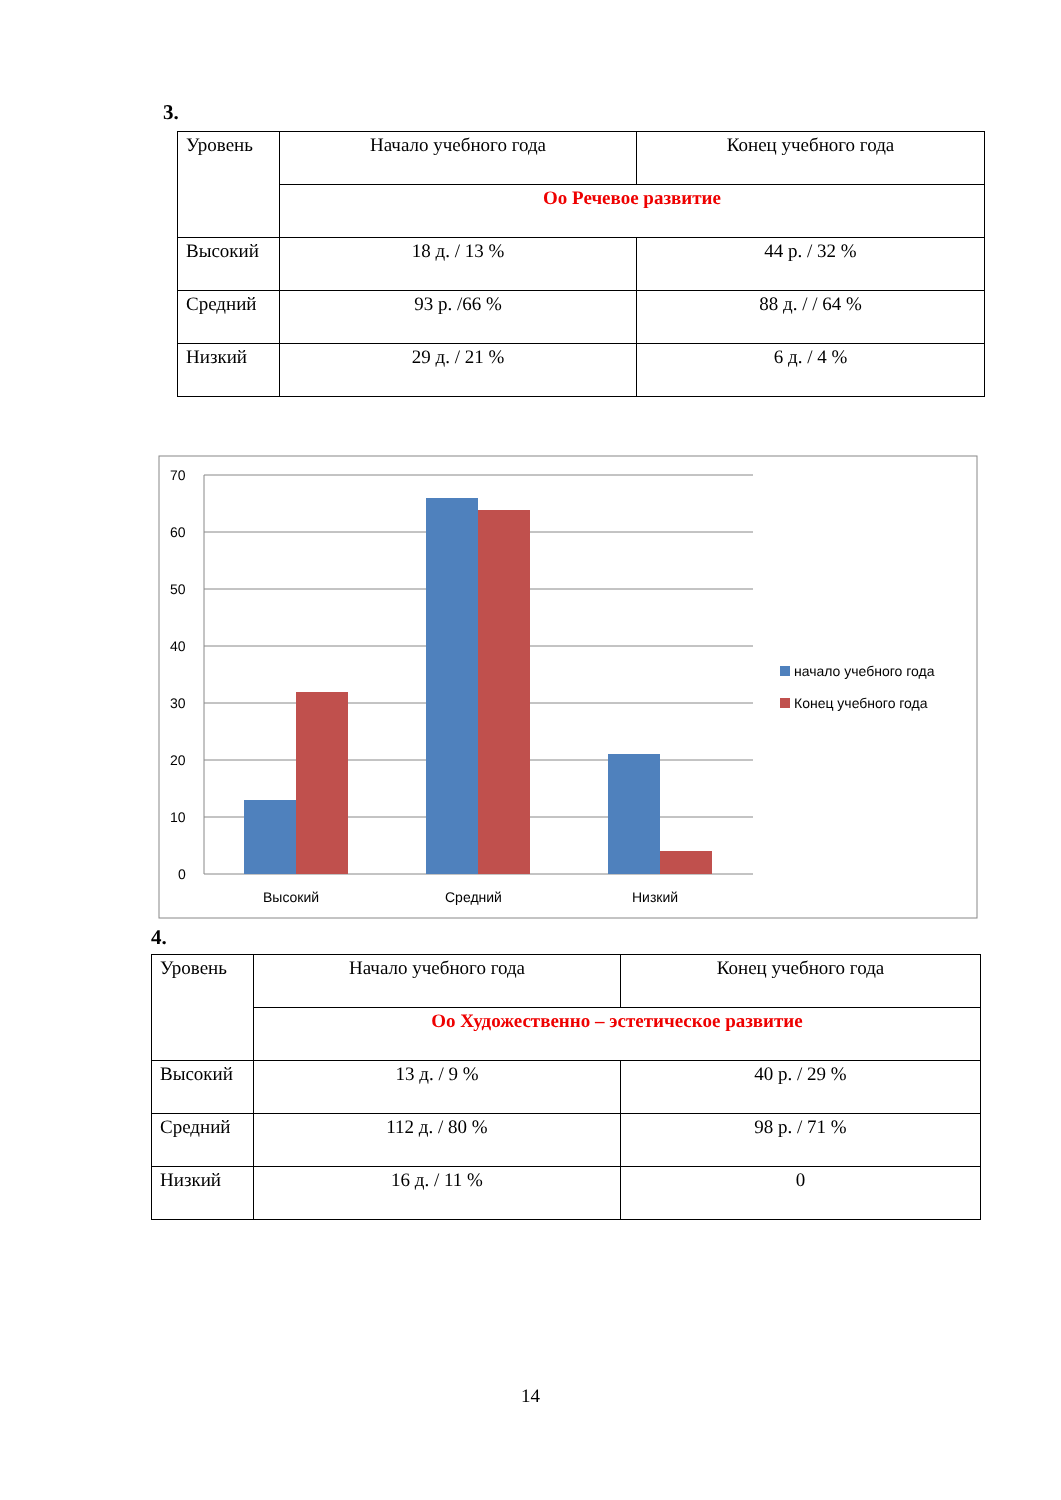3.
| Уровень | Начало учебного года | Конец учебного года |
| | Оо Речевое развитие | |
| Высокий | 18 д. / 13 % | 44 р. / 32 % |
| Средний | 93 р. /66 % | 88 д. / / 64 % |
| Низкий | 29 д. / 21 % | 6 д. / 4 % |
70
60
50
40
30
20
10
0
Высокий
Средний
Низкий
начало учебного года
Конец учебного года
4.
| Уровень | Начало учебного года | Конец учебного года |
| | Оо Художественно – эстетическое развитие | |
| Высокий | 13 д. / 9 % | 40 р. / 29 % |
| Средний | 112 д. / 80 % | 98 р. / 71 % |
| Низкий | 16 д. / 11 % | 0 |
14